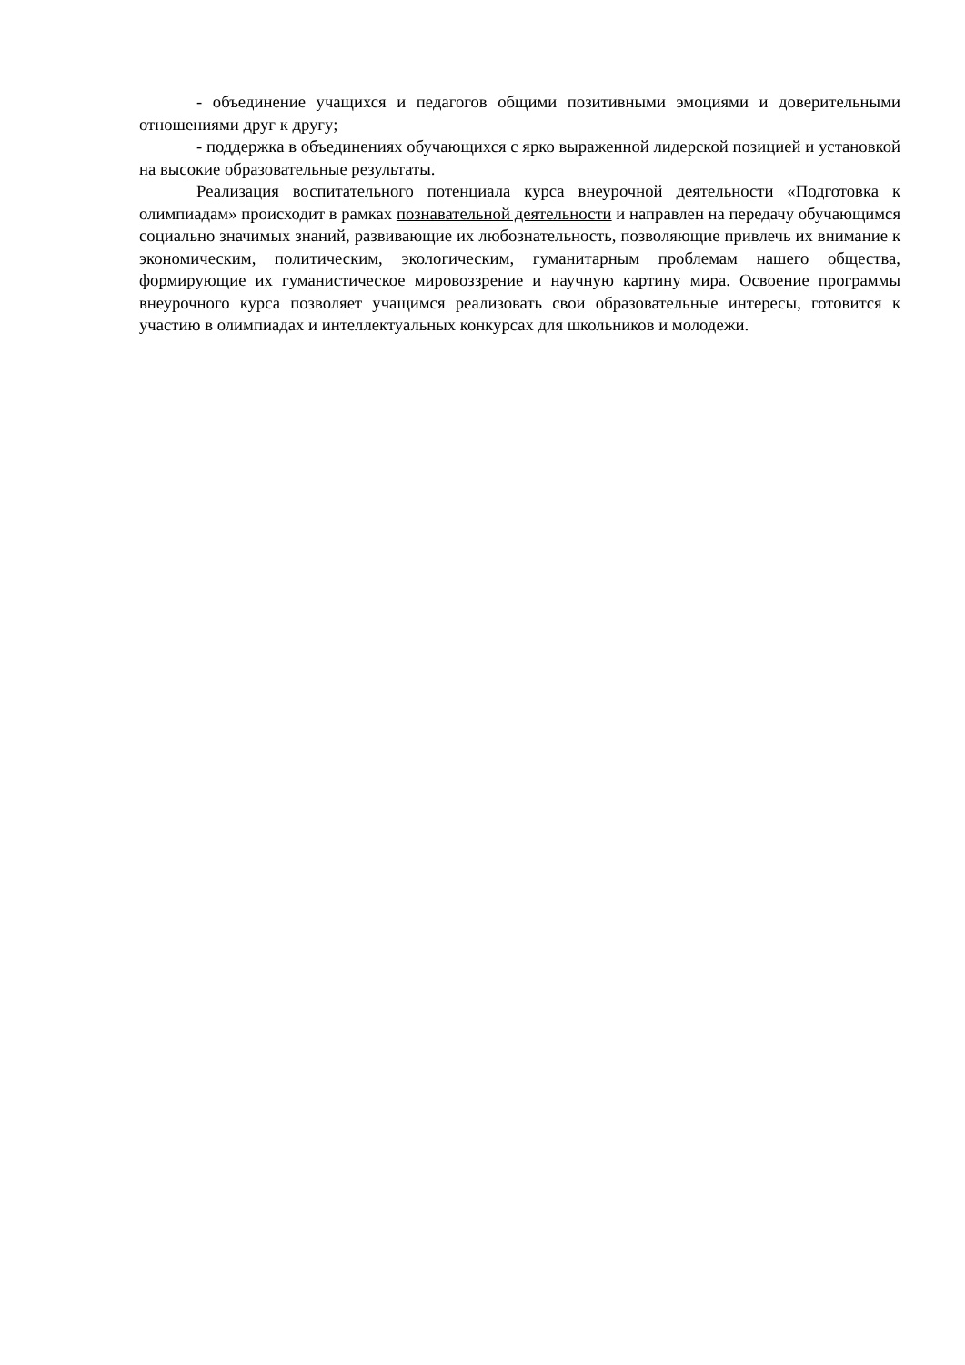- объединение учащихся и педагогов общими позитивными эмоциями и доверительными отношениями друг к другу;
- поддержка в объединениях обучающихся с ярко выраженной лидерской позицией и установкой на высокие образовательные результаты.
Реализация воспитательного потенциала курса внеурочной деятельности «Подготовка к олимпиадам» происходит в рамках познавательной деятельности и направлен на передачу обучающимся социально значимых знаний, развивающие их любознательность, позволяющие привлечь их внимание к экономическим, политическим, экологическим, гуманитарным проблемам нашего общества, формирующие их гуманистическое мировоззрение и научную картину мира. Освоение программы внеурочного курса позволяет учащимся реализовать свои образовательные интересы, готовится к участию в олимпиадах и интеллектуальных конкурсах для школьников и молодежи.